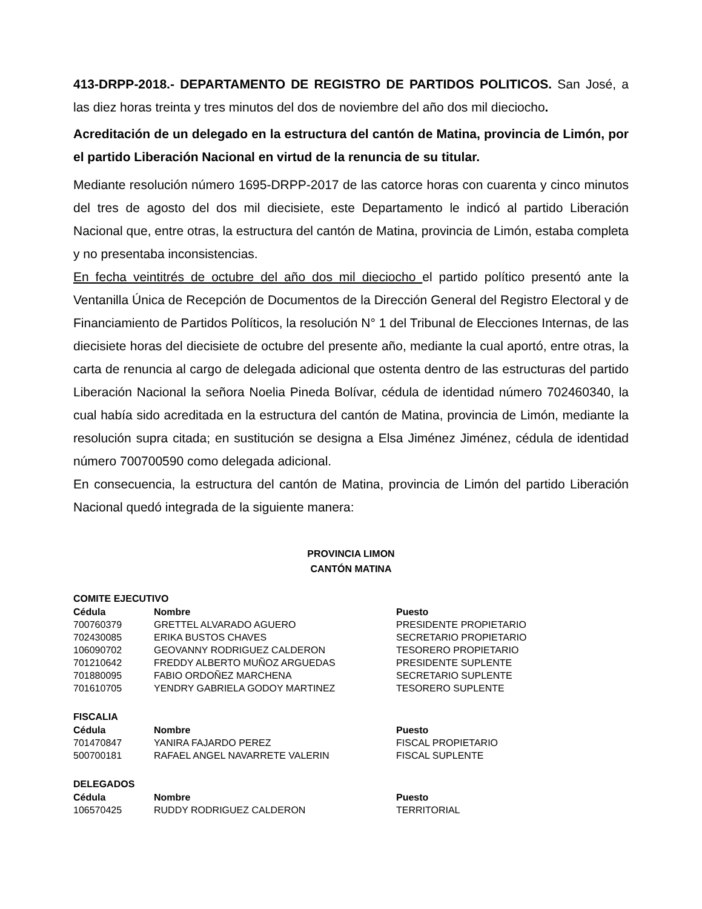413-DRPP-2018.- DEPARTAMENTO DE REGISTRO DE PARTIDOS POLITICOS. San José, a las diez horas treinta y tres minutos del dos de noviembre del año dos mil dieciocho.
Acreditación de un delegado en la estructura del cantón de Matina, provincia de Limón, por el partido Liberación Nacional en virtud de la renuncia de su titular.
Mediante resolución número 1695-DRPP-2017 de las catorce horas con cuarenta y cinco minutos del tres de agosto del dos mil diecisiete, este Departamento le indicó al partido Liberación Nacional que, entre otras, la estructura del cantón de Matina, provincia de Limón, estaba completa y no presentaba inconsistencias.
En fecha veintitrés de octubre del año dos mil dieciocho el partido político presentó ante la Ventanilla Única de Recepción de Documentos de la Dirección General del Registro Electoral y de Financiamiento de Partidos Políticos, la resolución N° 1 del Tribunal de Elecciones Internas, de las diecisiete horas del diecisiete de octubre del presente año, mediante la cual aportó, entre otras, la carta de renuncia al cargo de delegada adicional que ostenta dentro de las estructuras del partido Liberación Nacional la señora Noelia Pineda Bolívar, cédula de identidad número 702460340, la cual había sido acreditada en la estructura del cantón de Matina, provincia de Limón, mediante la resolución supra citada; en sustitución se designa a Elsa Jiménez Jiménez, cédula de identidad número 700700590 como delegada adicional.
En consecuencia, la estructura del cantón de Matina, provincia de Limón del partido Liberación Nacional quedó integrada de la siguiente manera:
PROVINCIA LIMON
CANTÓN MATINA
COMITE EJECUTIVO
| Cédula | Nombre | Puesto |
| --- | --- | --- |
| 700760379 | GRETTEL ALVARADO AGUERO | PRESIDENTE PROPIETARIO |
| 702430085 | ERIKA BUSTOS CHAVES | SECRETARIO PROPIETARIO |
| 106090702 | GEOVANNY RODRIGUEZ CALDERON | TESORERO PROPIETARIO |
| 701210642 | FREDDY ALBERTO MUÑOZ ARGUEDAS | PRESIDENTE SUPLENTE |
| 701880095 | FABIO ORDOÑEZ MARCHENA | SECRETARIO SUPLENTE |
| 701610705 | YENDRY GABRIELA GODOY MARTINEZ | TESORERO SUPLENTE |
FISCALIA
| Cédula | Nombre | Puesto |
| --- | --- | --- |
| 701470847 | YANIRA FAJARDO PEREZ | FISCAL PROPIETARIO |
| 500700181 | RAFAEL ANGEL NAVARRETE VALERIN | FISCAL SUPLENTE |
DELEGADOS
| Cédula | Nombre | Puesto |
| --- | --- | --- |
| 106570425 | RUDDY RODRIGUEZ CALDERON | TERRITORIAL |